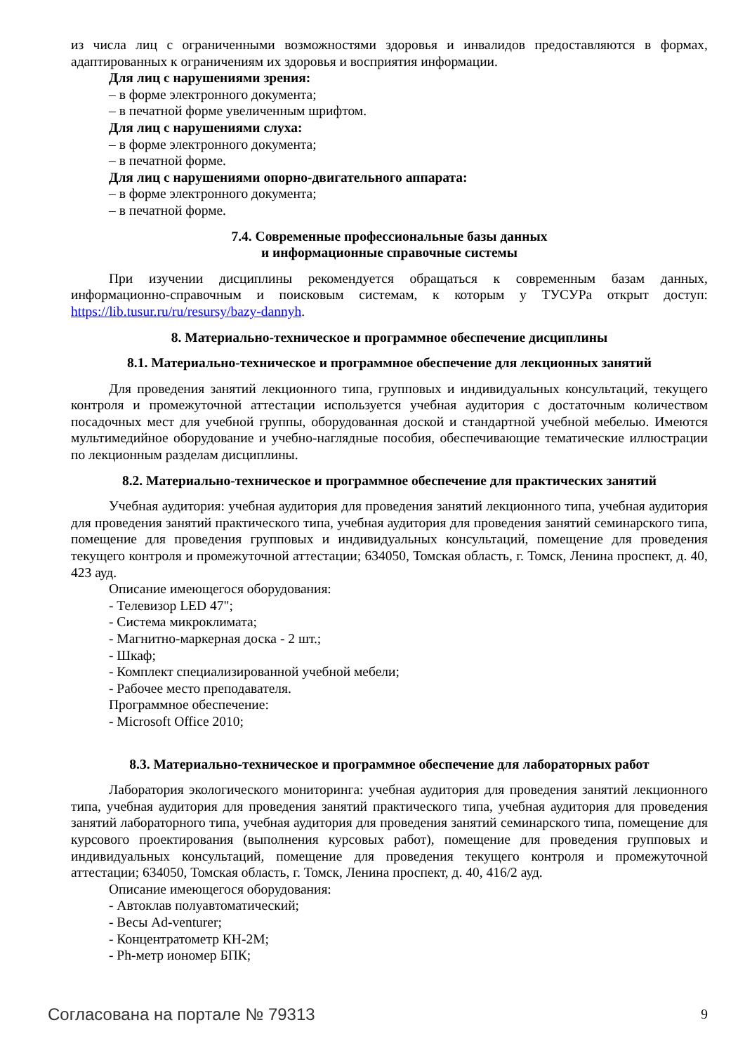из числа лиц с ограниченными возможностями здоровья и инвалидов предоставляются в формах, адаптированных к ограничениям их здоровья и восприятия информации.
Для лиц с нарушениями зрения:
– в форме электронного документа;
– в печатной форме увеличенным шрифтом.
Для лиц с нарушениями слуха:
– в форме электронного документа;
– в печатной форме.
Для лиц с нарушениями опорно-двигательного аппарата:
– в форме электронного документа;
– в печатной форме.
7.4. Современные профессиональные базы данных
и информационные справочные системы
При изучении дисциплины рекомендуется обращаться к современным базам данных, информационно-справочным и поисковым системам, к которым у ТУСУРа открыт доступ: https://lib.tusur.ru/ru/resursy/bazy-dannyh.
8. Материально-техническое и программное обеспечение дисциплины
8.1. Материально-техническое и программное обеспечение для лекционных занятий
Для проведения занятий лекционного типа, групповых и индивидуальных консультаций, текущего контроля и промежуточной аттестации используется учебная аудитория с достаточным количеством посадочных мест для учебной группы, оборудованная доской и стандартной учебной мебелью. Имеются мультимедийное оборудование и учебно-наглядные пособия, обеспечивающие тематические иллюстрации по лекционным разделам дисциплины.
8.2. Материально-техническое и программное обеспечение для практических занятий
Учебная аудитория: учебная аудитория для проведения занятий лекционного типа, учебная аудитория для проведения занятий практического типа, учебная аудитория для проведения занятий семинарского типа, помещение для проведения групповых и индивидуальных консультаций, помещение для проведения текущего контроля и промежуточной аттестации; 634050, Томская область, г. Томск, Ленина проспект, д. 40, 423 ауд.
Описание имеющегося оборудования:
- Телевизор LED 47";
- Система микроклимата;
- Магнитно-маркерная доска - 2 шт.;
- Шкаф;
- Комплект специализированной учебной мебели;
- Рабочее место преподавателя.
Программное обеспечение:
- Microsoft Office 2010;
8.3. Материально-техническое и программное обеспечение для лабораторных работ
Лаборатория экологического мониторинга: учебная аудитория для проведения занятий лекционного типа, учебная аудитория для проведения занятий практического типа, учебная аудитория для проведения занятий лабораторного типа, учебная аудитория для проведения занятий семинарского типа, помещение для курсового проектирования (выполнения курсовых работ), помещение для проведения групповых и индивидуальных консультаций, помещение для проведения текущего контроля и промежуточной аттестации; 634050, Томская область, г. Томск, Ленина проспект, д. 40, 416/2 ауд.
Описание имеющегося оборудования:
- Автоклав полуавтоматический;
- Весы Ad-venturer;
- Концентратометр КН-2М;
- Ph-метр иономер БПК;
Согласована на портале № 79313 9